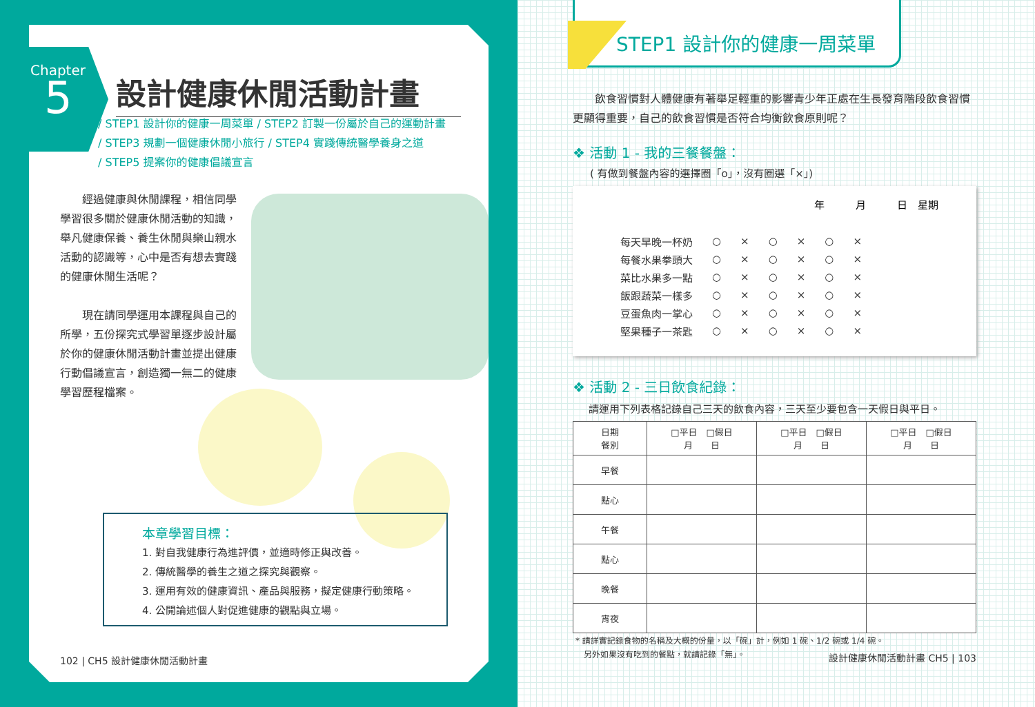Chapter
5
設計健康休閒活動計畫
/ STEP1 設計你的健康一周菜單 / STEP2 訂製一份屬於自己的運動計畫
/ STEP3 規劃一個健康休閒小旅行 / STEP4 實踐傳統醫學養身之道
/ STEP5 提案你的健康倡議宣言
　　經過健康與休閒課程，相信同學學習很多關於健康休閒活動的知識，舉凡健康保養、養生休閒與樂山親水活動的認識等，心中是否有想去實踐的健康休閒生活呢？
　　現在請同學運用本課程與自己的所學，五份探究式學習單逐步設計屬於你的健康休閒活動計畫並提出健康行動倡議宣言，創造獨一無二的健康學習歷程檔案。
本章學習目標：
1. 對自我健康行為進評價，並適時修正與改善。
2. 傳統醫學的養生之道之探究與觀察。
3. 運用有效的健康資訊、產品與服務，擬定健康行動策略。
4. 公開論述個人對促進健康的觀點與立場。
102 | CH5 設計健康休閒活動計畫
STEP1 設計你的健康一周菜單
飲食習慣對人體健康有著舉足輕重的影響青少年正處在生長發育階段飲食習慣更顯得重要，自己的飲食習慣是否符合均衡飲食原則呢？
❖ 活動 1 - 我的三餐餐盤：
( 有做到餐盤內容的選擇圈「o」，沒有圈選「×」)
年　　　月　　　日　星期
| 每天早晚一杯奶 | ○ | × | ○ | × | ○ | × |
| 每餐水果拳頭大 | ○ | × | ○ | × | ○ | × |
| 菜比水果多一點 | ○ | × | ○ | × | ○ | × |
| 飯跟蔬菜一樣多 | ○ | × | ○ | × | ○ | × |
| 豆蛋魚肉一掌心 | ○ | × | ○ | × | ○ | × |
| 堅果種子一茶匙 | ○ | × | ○ | × | ○ | × |
❖ 活動 2 - 三日飲食紀錄：
請運用下列表格記錄自己三天的飲食內容，三天至少要包含一天假日與平日。
| 日期 餐別 | □平日 □假日 月 日 | □平日 □假日 月 日 | □平日 □假日 月 日 |
| --- | --- | --- | --- |
| 早餐 | | | |
| 點心 | | | |
| 午餐 | | | |
| 點心 | | | |
| 晚餐 | | | |
| 宵夜 | | | |
* 請詳實記錄食物的名稱及大概的份量，以「碗」計，例如 1 碗、1/2 碗或 1/4 碗。
　另外如果沒有吃到的餐點，就請記錄「無」。
設計健康休閒活動計畫 CH5 | 103